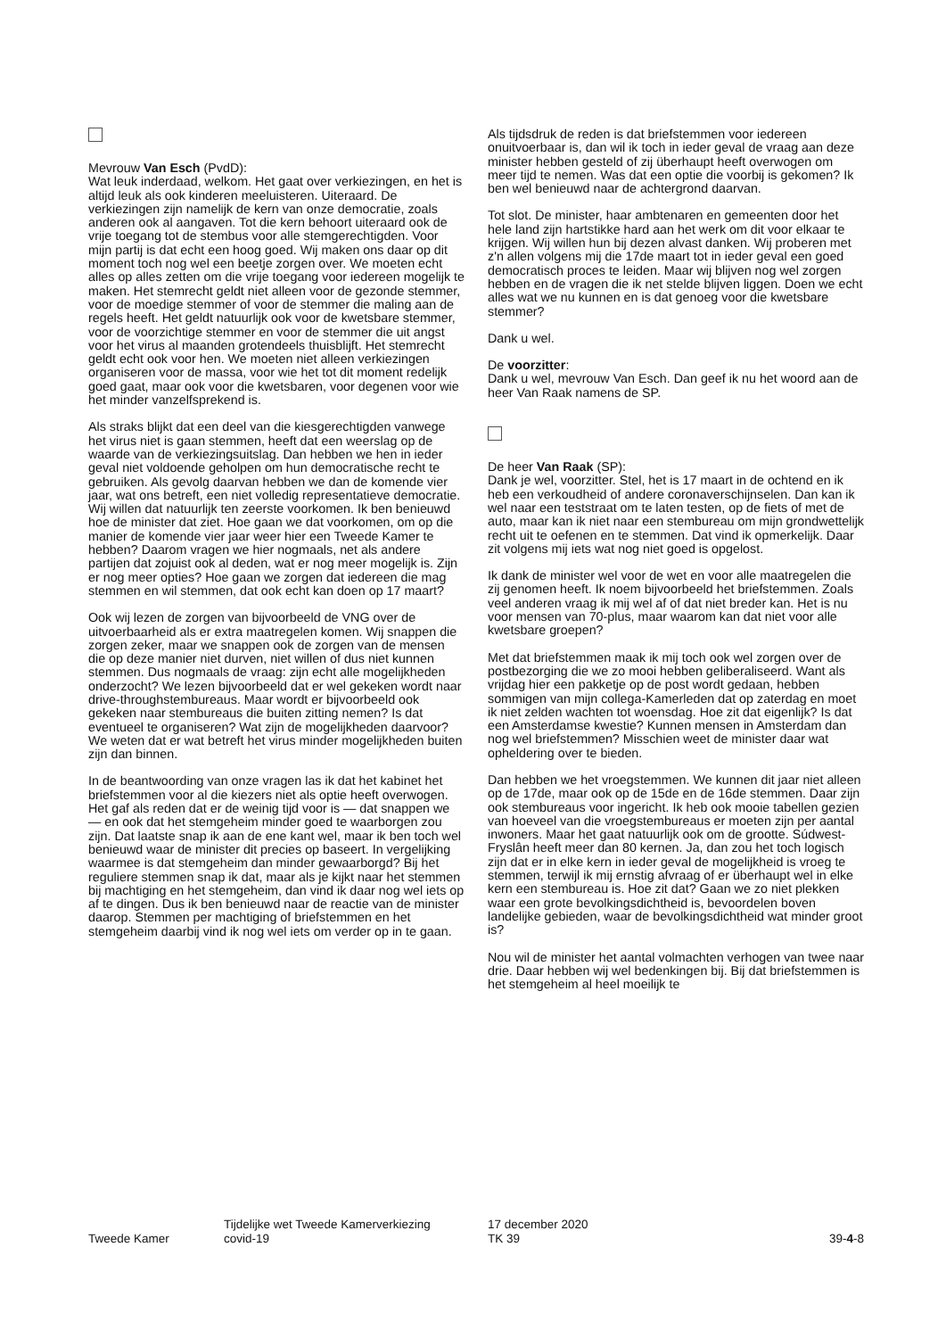Mevrouw Van Esch (PvdD):
Wat leuk inderdaad, welkom. Het gaat over verkiezingen, en het is altijd leuk als ook kinderen meeluisteren. Uiteraard. De verkiezingen zijn namelijk de kern van onze democratie, zoals anderen ook al aangaven. Tot die kern behoort uiteraard ook de vrije toegang tot de stembus voor alle stemgerechtigden. Voor mijn partij is dat echt een hoog goed. Wij maken ons daar op dit moment toch nog wel een beetje zorgen over. We moeten echt alles op alles zetten om die vrije toegang voor iedereen mogelijk te maken. Het stemrecht geldt niet alleen voor de gezonde stemmer, voor de moedige stemmer of voor de stemmer die maling aan de regels heeft. Het geldt natuurlijk ook voor de kwetsbare stemmer, voor de voorzichtige stemmer en voor de stemmer die uit angst voor het virus al maanden grotendeels thuisblijft. Het stemrecht geldt echt ook voor hen. We moeten niet alleen verkiezingen organiseren voor de massa, voor wie het tot dit moment redelijk goed gaat, maar ook voor die kwetsbaren, voor degenen voor wie het minder vanzelfsprekend is.
Als straks blijkt dat een deel van die kiesgerechtigden vanwege het virus niet is gaan stemmen, heeft dat een weerslag op de waarde van de verkiezingsuitslag. Dan hebben we hen in ieder geval niet voldoende geholpen om hun democratische recht te gebruiken. Als gevolg daarvan hebben we dan de komende vier jaar, wat ons betreft, een niet volledig representatieve democratie. Wij willen dat natuurlijk ten zeerste voorkomen. Ik ben benieuwd hoe de minister dat ziet. Hoe gaan we dat voorkomen, om op die manier de komende vier jaar weer hier een Tweede Kamer te hebben? Daarom vragen we hier nogmaals, net als andere partijen dat zojuist ook al deden, wat er nog meer mogelijk is. Zijn er nog meer opties? Hoe gaan we zorgen dat iedereen die mag stemmen en wil stemmen, dat ook echt kan doen op 17 maart?
Ook wij lezen de zorgen van bijvoorbeeld de VNG over de uitvoerbaarheid als er extra maatregelen komen. Wij snappen die zorgen zeker, maar we snappen ook de zorgen van de mensen die op deze manier niet durven, niet willen of dus niet kunnen stemmen. Dus nogmaals de vraag: zijn echt alle mogelijkheden onderzocht? We lezen bijvoorbeeld dat er wel gekeken wordt naar drive-throughstembureaus. Maar wordt er bijvoorbeeld ook gekeken naar stembureaus die buiten zitting nemen? Is dat eventueel te organiseren? Wat zijn de mogelijkheden daarvoor? We weten dat er wat betreft het virus minder mogelijkheden buiten zijn dan binnen.
In de beantwoording van onze vragen las ik dat het kabinet het briefstemmen voor al die kiezers niet als optie heeft overwogen. Het gaf als reden dat er de weinig tijd voor is — dat snappen we — en ook dat het stemgeheim minder goed te waarborgen zou zijn. Dat laatste snap ik aan de ene kant wel, maar ik ben toch wel benieuwd waar de minister dit precies op baseert. In vergelijking waarmee is dat stemgeheim dan minder gewaarborgd? Bij het reguliere stemmen snap ik dat, maar als je kijkt naar het stemmen bij machtiging en het stemgeheim, dan vind ik daar nog wel iets op af te dingen. Dus ik ben benieuwd naar de reactie van de minister daarop. Stemmen per machtiging of briefstemmen en het stemgeheim daarbij vind ik nog wel iets om verder op in te gaan.
Als tijdsdruk de reden is dat briefstemmen voor iedereen onuitvoerbaar is, dan wil ik toch in ieder geval de vraag aan deze minister hebben gesteld of zij überhaupt heeft overwogen om meer tijd te nemen. Was dat een optie die voorbij is gekomen? Ik ben wel benieuwd naar de achtergrond daarvan.
Tot slot. De minister, haar ambtenaren en gemeenten door het hele land zijn hartstikke hard aan het werk om dit voor elkaar te krijgen. Wij willen hun bij dezen alvast danken. Wij proberen met z'n allen volgens mij die 17de maart tot in ieder geval een goed democratisch proces te leiden. Maar wij blijven nog wel zorgen hebben en de vragen die ik net stelde blijven liggen. Doen we echt alles wat we nu kunnen en is dat genoeg voor die kwetsbare stemmer?
Dank u wel.
De voorzitter:
Dank u wel, mevrouw Van Esch. Dan geef ik nu het woord aan de heer Van Raak namens de SP.
De heer Van Raak (SP):
Dank je wel, voorzitter. Stel, het is 17 maart in de ochtend en ik heb een verkoudheid of andere coronaverschijnselen. Dan kan ik wel naar een teststraat om te laten testen, op de fiets of met de auto, maar kan ik niet naar een stembureau om mijn grondwettelijk recht uit te oefenen en te stemmen. Dat vind ik opmerkelijk. Daar zit volgens mij iets wat nog niet goed is opgelost.
Ik dank de minister wel voor de wet en voor alle maatregelen die zij genomen heeft. Ik noem bijvoorbeeld het briefstemmen. Zoals veel anderen vraag ik mij wel af of dat niet breder kan. Het is nu voor mensen van 70-plus, maar waarom kan dat niet voor alle kwetsbare groepen?
Met dat briefstemmen maak ik mij toch ook wel zorgen over de postbezorging die we zo mooi hebben geliberaliseerd. Want als vrijdag hier een pakketje op de post wordt gedaan, hebben sommigen van mijn collega-Kamerleden dat op zaterdag en moet ik niet zelden wachten tot woensdag. Hoe zit dat eigenlijk? Is dat een Amsterdamse kwestie? Kunnen mensen in Amsterdam dan nog wel briefstemmen? Misschien weet de minister daar wat opheldering over te bieden.
Dan hebben we het vroegstemmen. We kunnen dit jaar niet alleen op de 17de, maar ook op de 15de en de 16de stemmen. Daar zijn ook stembureaus voor ingericht. Ik heb ook mooie tabellen gezien van hoeveel van die vroegstembureaus er moeten zijn per aantal inwoners. Maar het gaat natuurlijk ook om de grootte. Súdwest-Fryslân heeft meer dan 80 kernen. Ja, dan zou het toch logisch zijn dat er in elke kern in ieder geval de mogelijkheid is vroeg te stemmen, terwijl ik mij ernstig afvraag of er überhaupt wel in elke kern een stembureau is. Hoe zit dat? Gaan we zo niet plekken waar een grote bevolkingsdichtheid is, bevoordelen boven landelijke gebieden, waar de bevolkingsdichtheid wat minder groot is?
Nou wil de minister het aantal volmachten verhogen van twee naar drie. Daar hebben wij wel bedenkingen bij. Bij dat briefstemmen is het stemgeheim al heel moeilijk te
Tweede Kamer
Tijdelijke wet Tweede Kamerverkiezing
covid-19
17 december 2020
TK 39
39-4-8